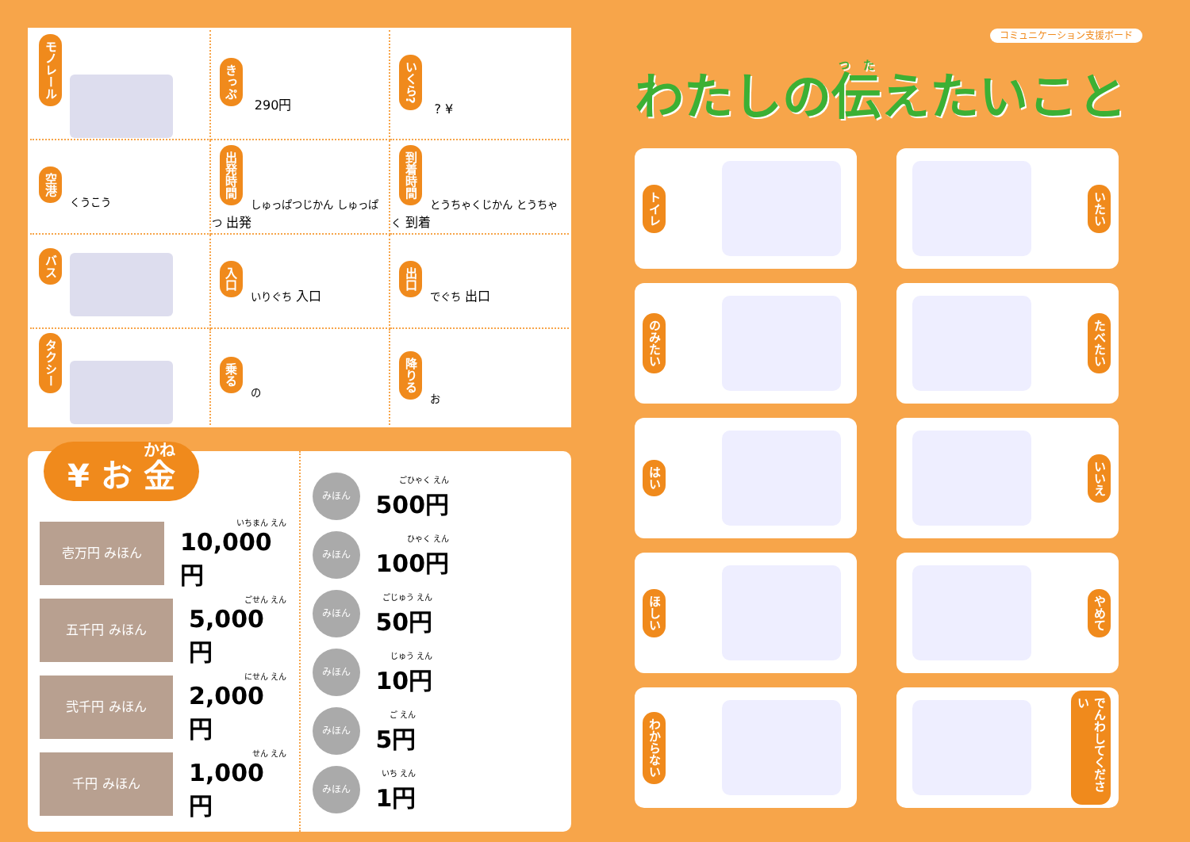| モノレール | きっぷ 290円 | いくら? ? ¥ |
| 空港 くうこう | 出発時間 しゅっぱつじかん しゅっぱつ 出発 | 到着時間 とうちゃくじかん とうちゃく 到着 |
| バス | 入口 いりぐち 入口 | 出口 でぐち 出口 |
| タクシー | 乗る の | 降りる お |
¥ お 金
壱万円 みほん
いちまん えん
10,000円
五千円 みほん
ごせん えん
5,000円
弐千円 みほん
にせん えん
2,000円
千円 みほん
せん えん
1,000円
みほん
ごひゃく えん
500円
みほん
ひゃく えん
100円
みほん
ごじゅう えん
50円
みほん
じゅう えん
10円
みほん
ご えん
5円
みほん
いち えん
1円
コミュニケーション支援ボード
わたしの伝えたいこと
トイレ
いたい
のみたい
たべたい
はい
いいえ
ほしい
やめて
わからない
でんわしてください